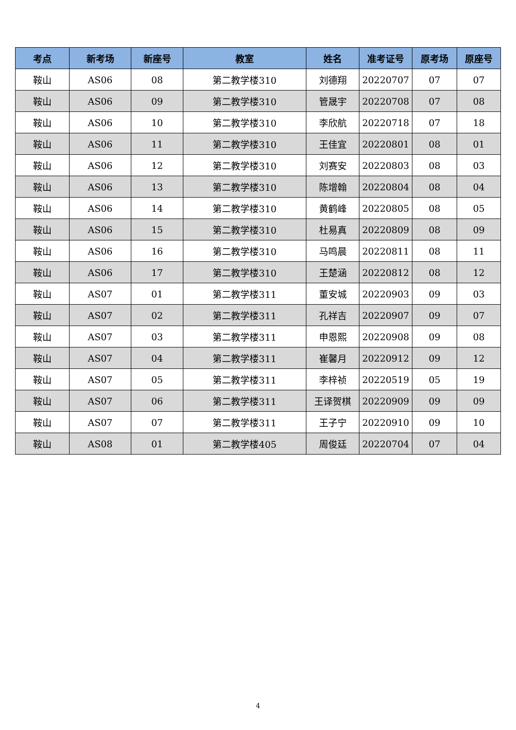| 考点 | 新考场 | 新座号 | 教室 | 姓名 | 准考证号 | 原考场 | 原座号 |
| --- | --- | --- | --- | --- | --- | --- | --- |
| 鞍山 | AS06 | 08 | 第二教学楼310 | 刘德翔 | 20220707 | 07 | 07 |
| 鞍山 | AS06 | 09 | 第二教学楼310 | 管晟宇 | 20220708 | 07 | 08 |
| 鞍山 | AS06 | 10 | 第二教学楼310 | 李欣航 | 20220718 | 07 | 18 |
| 鞍山 | AS06 | 11 | 第二教学楼310 | 王佳宜 | 20220801 | 08 | 01 |
| 鞍山 | AS06 | 12 | 第二教学楼310 | 刘赛安 | 20220803 | 08 | 03 |
| 鞍山 | AS06 | 13 | 第二教学楼310 | 陈增翰 | 20220804 | 08 | 04 |
| 鞍山 | AS06 | 14 | 第二教学楼310 | 黄鹤峰 | 20220805 | 08 | 05 |
| 鞍山 | AS06 | 15 | 第二教学楼310 | 杜易真 | 20220809 | 08 | 09 |
| 鞍山 | AS06 | 16 | 第二教学楼310 | 马鸣晨 | 20220811 | 08 | 11 |
| 鞍山 | AS06 | 17 | 第二教学楼310 | 王楚涵 | 20220812 | 08 | 12 |
| 鞍山 | AS07 | 01 | 第二教学楼311 | 董安城 | 20220903 | 09 | 03 |
| 鞍山 | AS07 | 02 | 第二教学楼311 | 孔祥吉 | 20220907 | 09 | 07 |
| 鞍山 | AS07 | 03 | 第二教学楼311 | 申恩熙 | 20220908 | 09 | 08 |
| 鞍山 | AS07 | 04 | 第二教学楼311 | 崔馨月 | 20220912 | 09 | 12 |
| 鞍山 | AS07 | 05 | 第二教学楼311 | 李梓祯 | 20220519 | 05 | 19 |
| 鞍山 | AS07 | 06 | 第二教学楼311 | 王译贺棋 | 20220909 | 09 | 09 |
| 鞍山 | AS07 | 07 | 第二教学楼311 | 王子宁 | 20220910 | 09 | 10 |
| 鞍山 | AS08 | 01 | 第二教学楼405 | 周俊廷 | 20220704 | 07 | 04 |
4